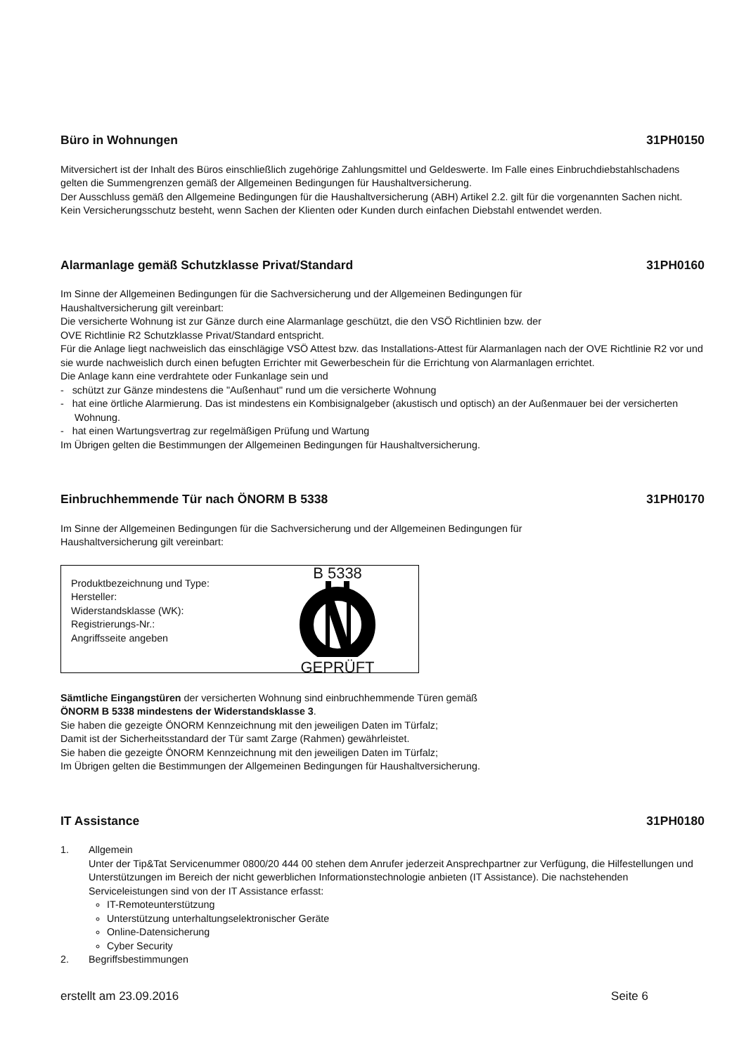Büro in Wohnungen 31PH0150
Mitversichert ist der Inhalt des Büros einschließlich zugehörige Zahlungsmittel und Geldeswerte. Im Falle eines Einbruchdiebstahlschadens gelten die Summengrenzen gemäß der Allgemeinen Bedingungen für Haushaltversicherung.
Der Ausschluss gemäß den Allgemeine Bedingungen für die Haushaltversicherung (ABH) Artikel 2.2. gilt für die vorgenannten Sachen nicht.
Kein Versicherungsschutz besteht, wenn Sachen der Klienten oder Kunden durch einfachen Diebstahl entwendet werden.
Alarmanlage gemäß Schutzklasse Privat/Standard 31PH0160
Im Sinne der Allgemeinen Bedingungen für die Sachversicherung und der Allgemeinen Bedingungen für
Haushaltversicherung gilt vereinbart:
Die versicherte Wohnung ist zur Gänze durch eine Alarmanlage geschützt, die den VSÖ Richtlinien bzw. der
OVE Richtlinie R2 Schutzklasse Privat/Standard entspricht.
Für die Anlage liegt nachweislich das einschlägige VSÖ Attest bzw. das Installations-Attest für Alarmanlagen nach der OVE Richtlinie R2 vor und sie wurde nachweislich durch einen befugten Errichter mit Gewerbeschein für die Errichtung von Alarmanlagen errichtet.
Die Anlage kann eine verdrahtete oder Funkanlage sein und
- schützt zur Gänze mindestens die "Außenhaut" rund um die versicherte Wohnung
- hat eine örtliche Alarmierung. Das ist mindestens ein Kombisignalgeber (akustisch und optisch) an der Außenmauer bei der versicherten Wohnung.
- hat einen Wartungsvertrag zur regelmäßigen Prüfung und Wartung
Im Übrigen gelten die Bestimmungen der Allgemeinen Bedingungen für Haushaltversicherung.
Einbruchhemmende Tür nach ÖNORM B 5338 31PH0170
Im Sinne der Allgemeinen Bedingungen für die Sachversicherung und der Allgemeinen Bedingungen für
Haushaltversicherung gilt vereinbart:
Produktbezeichnung und Type:
Hersteller:
Widerstandsklasse (WK):
Registrierungs-Nr.:
Angriffsseite angeben
B 5338
GEPRÜFT
Sämtliche Eingangstüren der versicherten Wohnung sind einbruchhemmende Türen gemäß
ÖNORM B 5338 mindestens der Widerstandsklasse 3.
Sie haben die gezeigte ÖNORM Kennzeichnung mit den jeweiligen Daten im Türfalz;
Damit ist der Sicherheitsstandard der Tür samt Zarge (Rahmen) gewährleistet.
Sie haben die gezeigte ÖNORM Kennzeichnung mit den jeweiligen Daten im Türfalz;
Im Übrigen gelten die Bestimmungen der Allgemeinen Bedingungen für Haushaltversicherung.
IT Assistance 31PH0180
1. Allgemein
Unter der Tip&Tat Servicenummer 0800/20 444 00 stehen dem Anrufer jederzeit Ansprechpartner zur Verfügung, die Hilfestellungen und Unterstützungen im Bereich der nicht gewerblichen Informationstechnologie anbieten (IT Assistance). Die nachstehenden Serviceleistungen sind von der IT Assistance erfasst:
IT-Remoteunterstützung
Unterstützung unterhaltungselektronischer Geräte
Online-Datensicherung
Cyber Security
2. Begriffsbestimmungen
erstellt am 23.09.2016 Seite 6